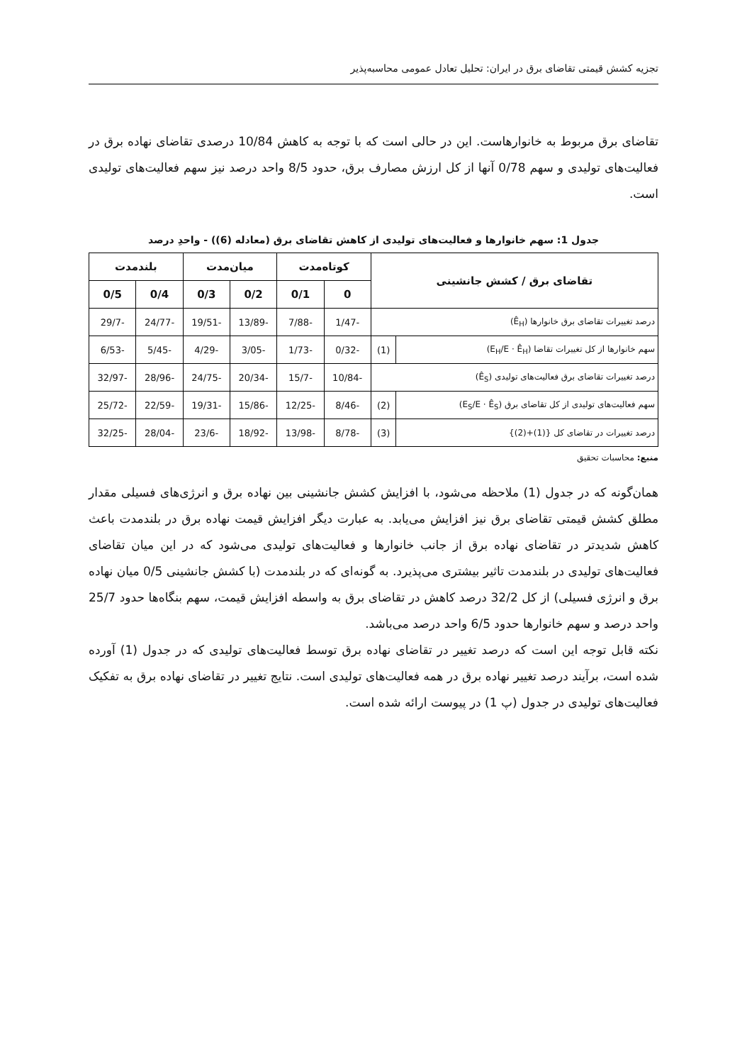تجزیه کشش قیمتی تقاضای برق در ایران: تحلیل تعادل عمومی محاسبه‌پذیر
تقاضای برق مربوط به خانوارهاست. این در حالی است که با توجه به کاهش 10/84 درصدی تقاضای نهاده برق در فعالیت‌های تولیدی و سهم 0/78 آنها از کل ارزش مصارف برق، حدود 8/5 واحد درصد نیز سهم فعالیت‌های تولیدی است.
جدول 1: سهم خانوارها و فعالیت‌های تولیدی از کاهش تقاضای برق (معادله (6)) - واحدِ درصد
| تقاضای برق / کشش جانشینی | | کوتاه‌مدت | | میان‌مدت | | بلندمدت | |
| --- | --- | --- | --- | --- | --- | --- | --- |
| | | 0 | 0/1 | 0/2 | 0/3 | 0/4 | 0/5 |
| درصد تغییرات تقاضای برق خانوارها (Ê<sub>H</sub>) | | -1/47 | -7/88 | -13/89 | -19/51 | -24/77 | -29/7 |
| سهم خانوارها از کل تغییرات تقاضا (E<sub>H</sub>/E · Ê<sub>H</sub>) | (1) | -0/32 | -1/73 | -3/05 | -4/29 | -5/45 | -6/53 |
| درصد تغییرات تقاضای برق فعالیت‌های تولیدی (Ê<sub>S</sub>) | | -10/84 | -15/7 | -20/34 | -24/75 | -28/96 | -32/97 |
| سهم فعالیت‌های تولیدی از کل تقاضای برق (E<sub>S</sub>/E · Ê<sub>S</sub>) | (2) | -8/46 | -12/25 | -15/86 | -19/31 | -22/59 | -25/72 |
| درصد تغییرات در تقاضای کل {(1)+(2)} | (3) | -8/78 | -13/98 | -18/92 | -23/6 | -28/04 | -32/25 |
منبع: محاسبات تحقیق
همان‌گونه که در جدول (1) ملاحظه می‌شود، با افزایش کشش جانشینی بین نهاده برق و انرژی‌های فسیلی مقدار مطلق کشش قیمتی تقاضای برق نیز افزایش می‌یابد. به عبارت دیگر افزایش قیمت نهاده برق در بلندمدت باعث کاهش شدیدتر در تقاضای نهاده برق از جانب خانوارها و فعالیت‌های تولیدی می‌شود که در این میان تقاضای فعالیت‌های تولیدی در بلندمدت تاثیر بیشتری می‌پذیرد. به گونه‌ای که در بلندمدت (با کشش جانشینی 0/5 میان نهاده برق و انرژی فسیلی) از کل 32/2 درصد کاهش در تقاضای برق به واسطه افزایش قیمت، سهم بنگاه‌ها حدود 25/7 واحد درصد و سهم خانوارها حدود 6/5 واحد درصد می‌باشد.
نکته قابل توجه این است که درصد تغییر در تقاضای نهاده برق توسط فعالیت‌های تولیدی که در جدول (1) آورده شده است، برآیند درصد تغییر نهاده برق در همه فعالیت‌های تولیدی است. نتایج تغییر در تقاضای نهاده برق به تفکیک فعالیت‌های تولیدی در جدول (پ 1) در پیوست ارائه شده است.